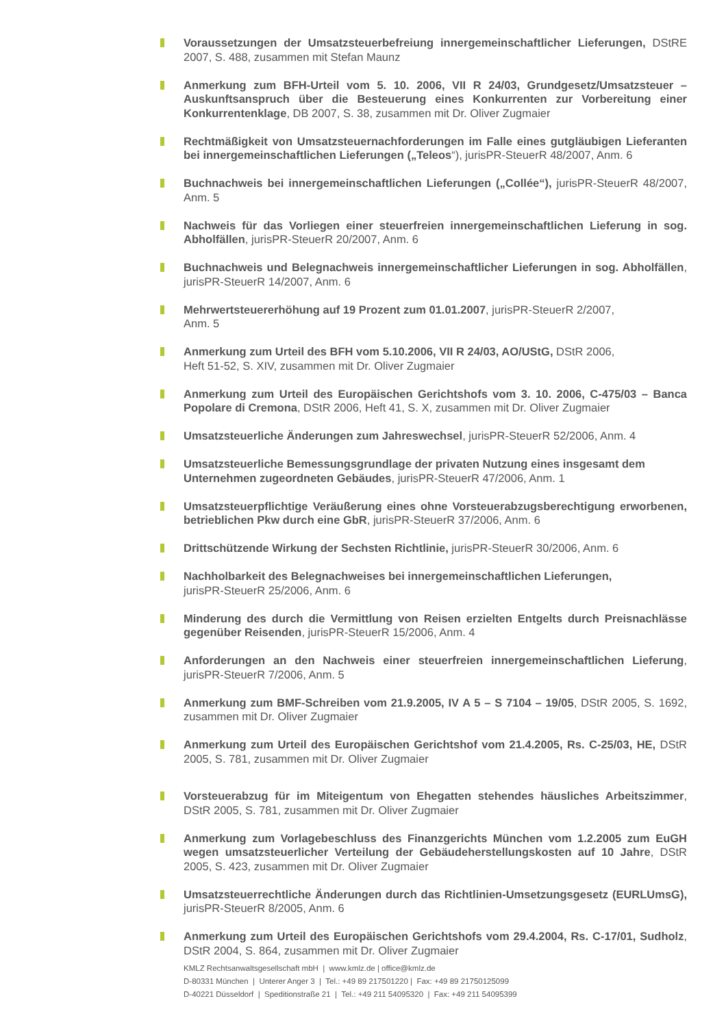Voraussetzungen der Umsatzsteuerbefreiung innergemeinschaftlicher Lieferungen, DStRE 2007, S. 488, zusammen mit Stefan Maunz
Anmerkung zum BFH-Urteil vom 5. 10. 2006, VII R 24/03, Grundgesetz/Umsatzsteuer – Auskunftsanspruch über die Besteuerung eines Konkurrenten zur Vorbereitung einer Konkurrentenklage, DB 2007, S. 38, zusammen mit Dr. Oliver Zugmaier
Rechtmäßigkeit von Umsatzsteuernachforderungen im Falle eines gutgläubigen Lieferanten bei innergemeinschaftlichen Lieferungen („Teleos“), jurisPR-SteuerR 48/2007, Anm. 6
Buchnachweis bei innergemeinschaftlichen Lieferungen („Collée“), jurisPR-SteuerR 48/2007, Anm. 5
Nachweis für das Vorliegen einer steuerfreien innergemeinschaftlichen Lieferung in sog. Abholfällen, jurisPR-SteuerR 20/2007, Anm. 6
Buchnachweis und Belegnachweis innergemeinschaftlicher Lieferungen in sog. Abholfällen, jurisPR-SteuerR 14/2007, Anm. 6
Mehrwertsteuererhöhung auf 19 Prozent zum 01.01.2007, jurisPR-SteuerR 2/2007,
Anm. 5
Anmerkung zum Urteil des BFH vom 5.10.2006, VII R 24/03, AO/UStG, DStR 2006,
Heft 51-52, S. XIV, zusammen mit Dr. Oliver Zugmaier
Anmerkung zum Urteil des Europäischen Gerichtshofs vom 3. 10. 2006, C-475/03 – Banca Popolare di Cremona, DStR 2006, Heft 41, S. X, zusammen mit Dr. Oliver Zugmaier
Umsatzsteuerliche Änderungen zum Jahreswechsel, jurisPR-SteuerR 52/2006, Anm. 4
Umsatzsteuerliche Bemessungsgrundlage der privaten Nutzung eines insgesamt dem Unternehmen zugeordneten Gebäudes, jurisPR-SteuerR 47/2006, Anm. 1
Umsatzsteuerpflichtige Veräußerung eines ohne Vorsteuerabzugsberechtigung erworbenen, betrieblichen Pkw durch eine GbR, jurisPR-SteuerR 37/2006, Anm. 6
Drittschützende Wirkung der Sechsten Richtlinie, jurisPR-SteuerR 30/2006, Anm. 6
Nachholbarkeit des Belegnachweises bei innergemeinschaftlichen Lieferungen,
jurisPR-SteuerR 25/2006, Anm. 6
Minderung des durch die Vermittlung von Reisen erzielten Entgelts durch Preisnachlässe gegenüber Reisenden, jurisPR-SteuerR 15/2006, Anm. 4
Anforderungen an den Nachweis einer steuerfreien innergemeinschaftlichen Lieferung, jurisPR-SteuerR 7/2006, Anm. 5
Anmerkung zum BMF-Schreiben vom 21.9.2005, IV A 5 – S 7104 – 19/05, DStR 2005, S. 1692, zusammen mit Dr. Oliver Zugmaier
Anmerkung zum Urteil des Europäischen Gerichtshof vom 21.4.2005, Rs. C-25/03, HE, DStR 2005, S. 781, zusammen mit Dr. Oliver Zugmaier
Vorsteuerabzug für im Miteigentum von Ehegatten stehendes häusliches Arbeitszimmer, DStR 2005, S. 781, zusammen mit Dr. Oliver Zugmaier
Anmerkung zum Vorlagebeschluss des Finanzgerichts München vom 1.2.2005 zum EuGH wegen umsatzsteuerlicher Verteilung der Gebäudeherstellungskosten auf 10 Jahre, DStR 2005, S. 423, zusammen mit Dr. Oliver Zugmaier
Umsatzsteuerrechtliche Änderungen durch das Richtlinien-Umsetzungsgesetz (EURLUmsG), jurisPR-SteuerR 8/2005, Anm. 6
Anmerkung zum Urteil des Europäischen Gerichtshofs vom 29.4.2004, Rs. C-17/01, Sudholz, DStR 2004, S. 864, zusammen mit Dr. Oliver Zugmaier
KMLZ Rechtsanwaltsgesellschaft mbH | www.kmlz.de | office@kmlz.de
D-80331 München | Unterer Anger 3 | Tel.: +49 89 217501220 | Fax: +49 89 21750125099
D-40221 Düsseldorf | Speditionstraße 21 | Tel.: +49 211 54095320 | Fax: +49 211 54095399